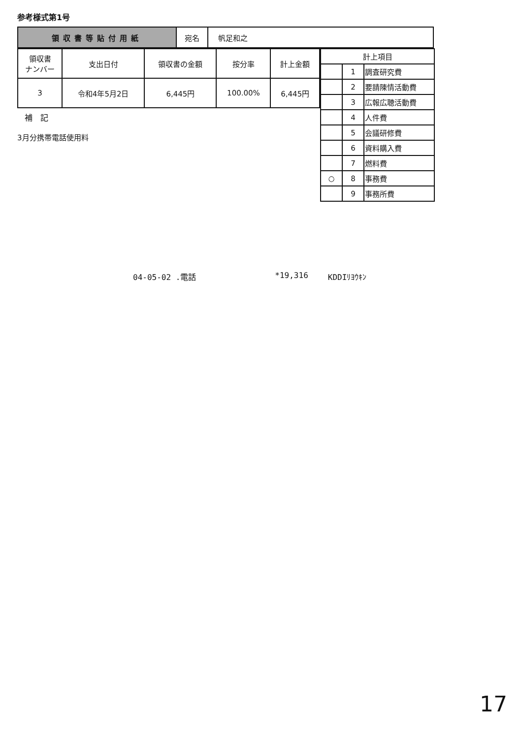参考様式第1号
| 領収書等貼付用紙 | 宛名 | 帆足和之 |
| 領収書 ナンバー | 支出日付 | 領収書の金額 | 按分率 | 計上金額 |
| 3 | 令和4年5月2日 | 6,445円 | 100.00% | 6,445円 |
補　記
3月分携帯電話使用料
| 計上項目 | | |
| | 1 | 調査研究費 |
| | 2 | 要請陳情活動費 |
| | 3 | 広報広聴活動費 |
| | 4 | 人件費 |
| | 5 | 会議研修費 |
| | 6 | 資料購入費 |
| | 7 | 燃料費 |
| ○ | 8 | 事務費 |
| | 9 | 事務所費 |
04-05-02 .電話 *19,316 KDDIﾘﾖｳｷﾝ
17